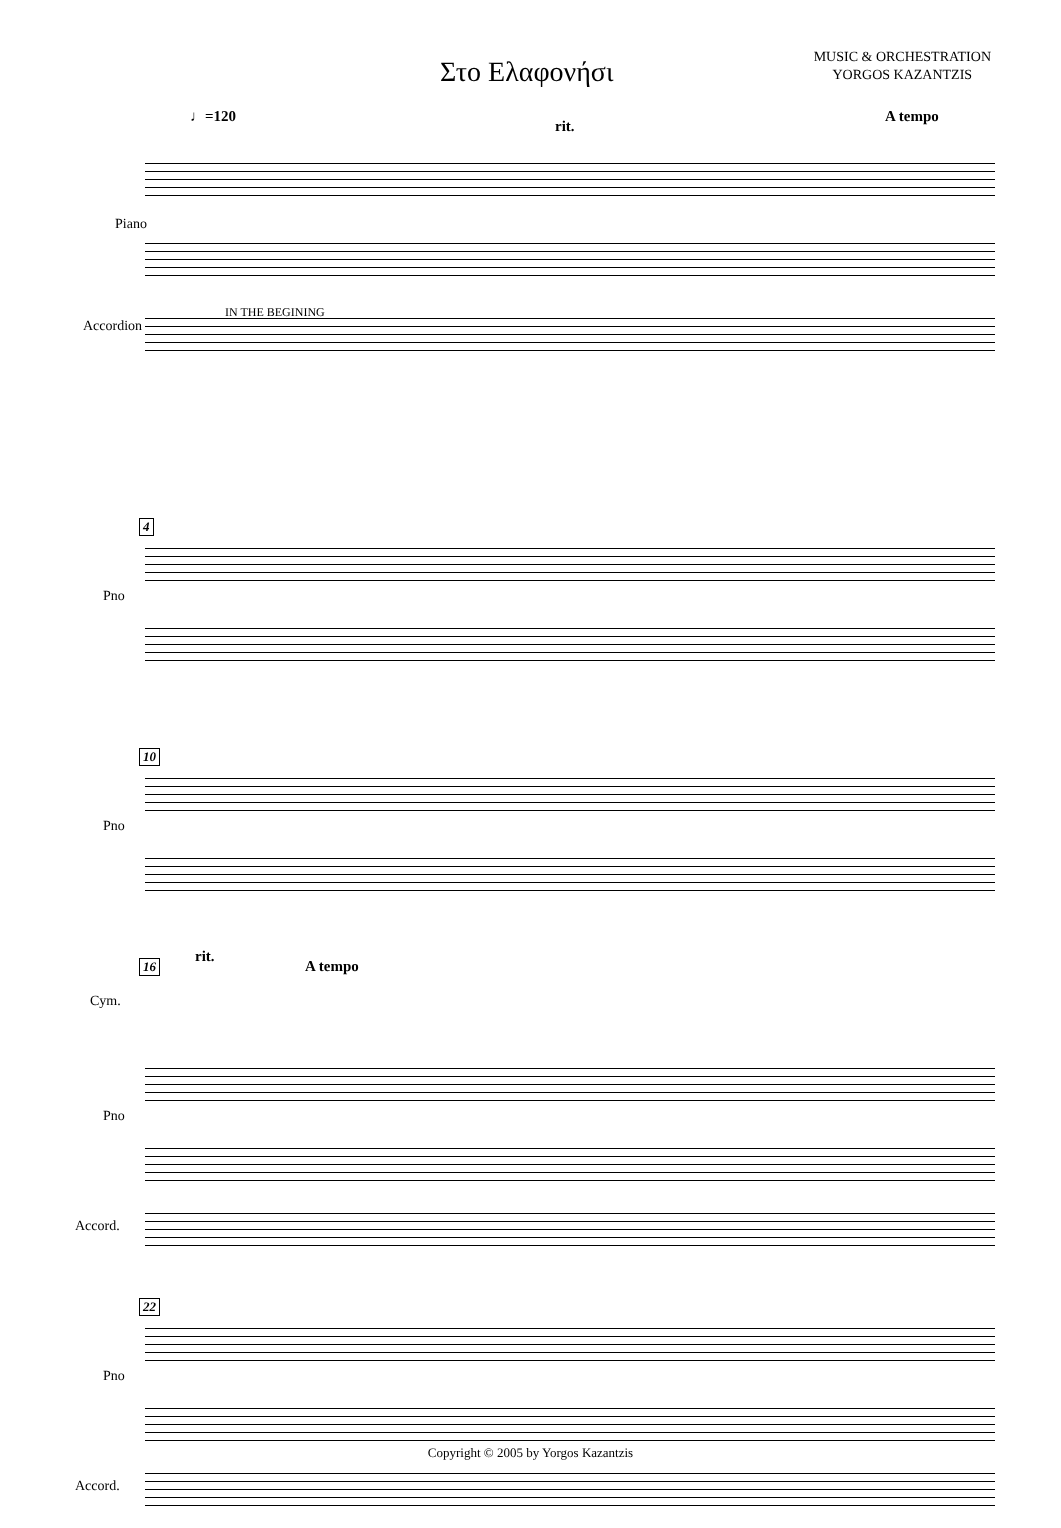Στο Ελαφονήσι
MUSIC & ORCHESTRATION
YORGOS KAZANTZIS
♩=120
rit.
A tempo
Piano
IN THE BEGINING
Accordion
4
Pno
10
Pno
rit.
A tempo
16
Cym.
Pno
Accord.
22
Pno
Accord.
Copyright © 2005 by Yorgos Kazantzis